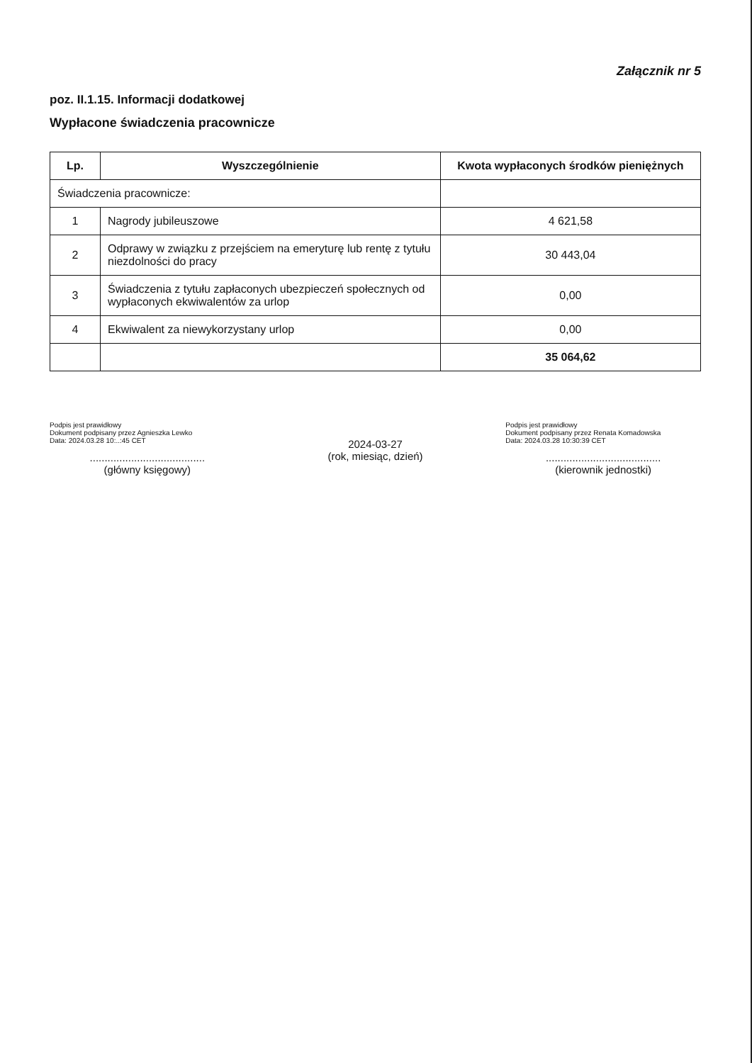Załącznik nr 5
poz. II.1.15. Informacji dodatkowej
Wypłacone świadczenia pracownicze
| Lp. | Wyszczególnienie | Kwota wypłaconych środków pieniężnych |
| --- | --- | --- |
| Świadczenia pracownicze: | | |
| 1 | Nagrody jubileuszowe | 4 621,58 |
| 2 | Odprawy w związku z przejściem na emeryturę lub rentę z tytułu niezdolności do pracy | 30 443,04 |
| 3 | Świadczenia z tytułu zapłaconych ubezpieczeń społecznych od wypłaconych ekwiwalentów za urlop | 0,00 |
| 4 | Ekwiwalent za niewykorzystany urlop | 0,00 |
| | | 35 064,62 |
Podpis jest prawidłowy
Dokument podpisany przez Agnieszka Lewko
Data: 2024.03.28 10:..:45 CET
.......................................
(główny księgowy)
2024-03-27
(rok, miesiąc, dzień)
Podpis jest prawidłowy
Dokument podpisany przez Renata Komadowska
Data: 2024.03.28 10:30:39 CET
.......................................
(kierownik jednostki)